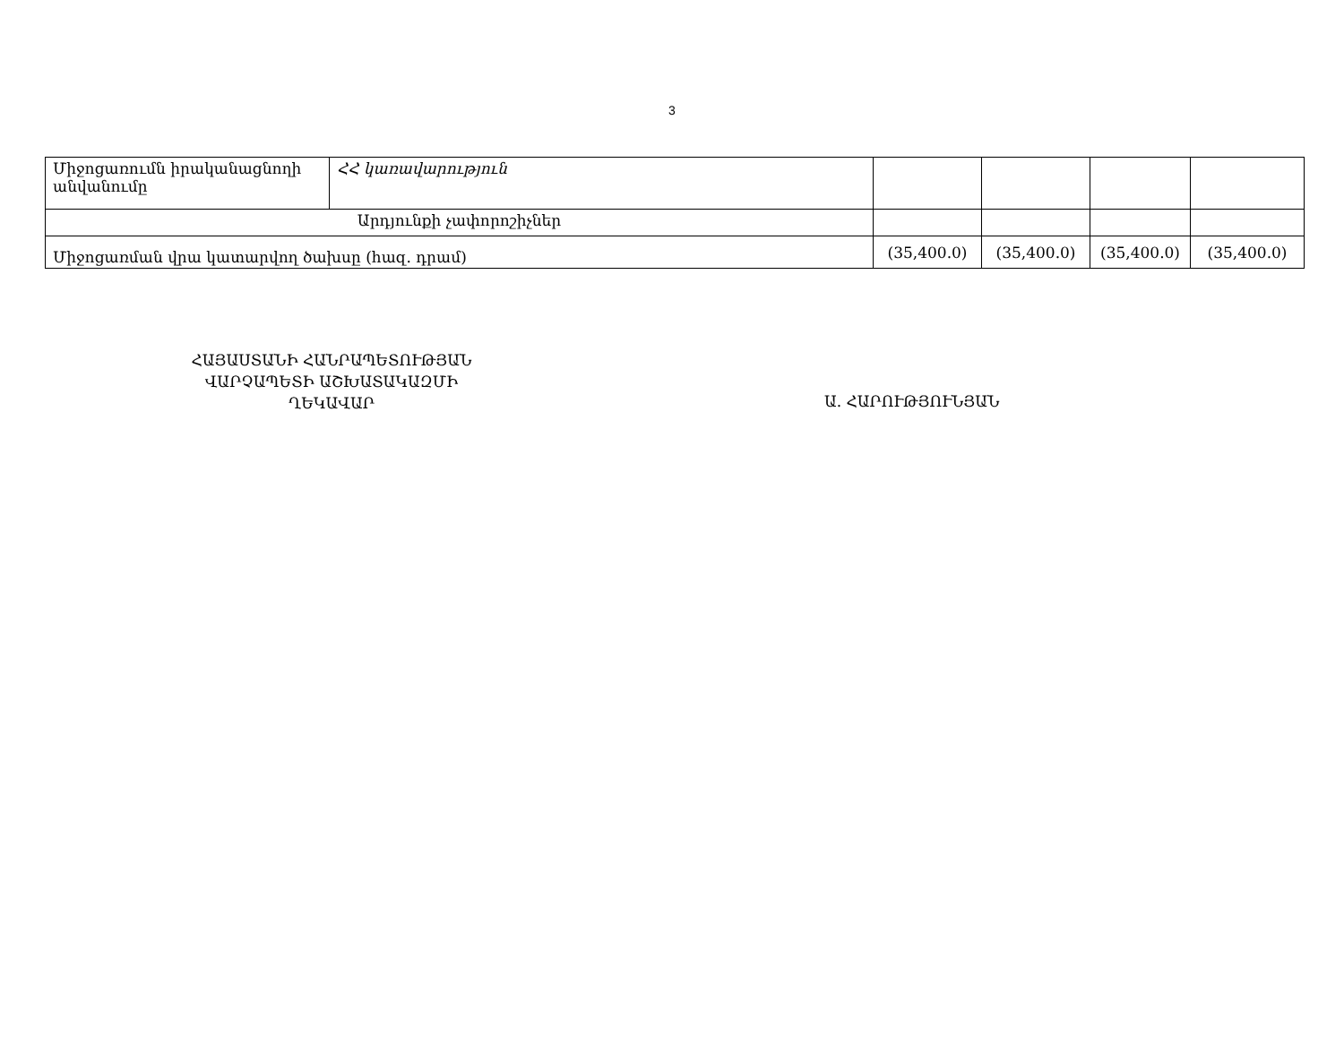3
| Միջոցառումն իրականացնողի անվանումը | ՀՀ կառավարություն | | | | |
| Արդյունքի չափորոշիչներ | | | | | |
| Միջոցառման վրա կատարվող ծախսը (հազ. դրամ) | | (35,400.0) | (35,400.0) | (35,400.0) | (35,400.0) |
ՀԱՅԱՍՏԱՆԻ ՀԱՆՐԱՊԵՏՈՒԹՅԱՆ
ՎԱՐՉԱՊԵՏԻ ԱՇԽԱՏԱԿԱԶՄԻ
ՂԵԿԱՎԱՐ
Ա. ՀԱՐՈՒԹՅՈՒՆՅԱՆ